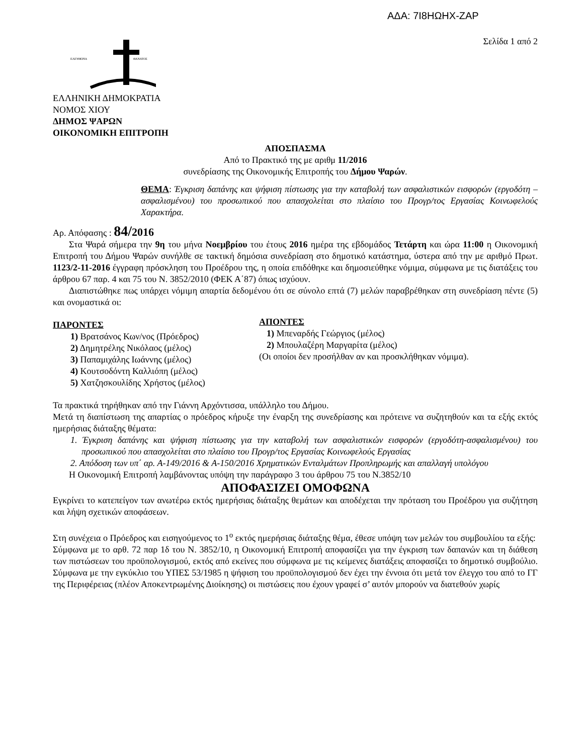ΑΔΑ: 7Ι8ΗΩΗΧ-ΖΑΡ
Σελίδα 1 από 2
ΕΛΕΥΘΕΡΙΑ
ΘΑΝΑΤΟΣ
ΕΛΛΗΝΙΚΗ ΔΗΜΟΚΡΑΤΙΑ
ΝΟΜΟΣ ΧΙΟΥ
ΔΗΜΟΣ ΨΑΡΩΝ
ΟΙΚΟΝΟΜΙΚΗ ΕΠΙΤΡΟΠΗ
ΑΠΟΣΠΑΣΜΑ
Από το Πρακτικό της με αριθμ 11/2016
συνεδρίασης της Οικονομικής Επιτροπής του Δήμου Ψαρών.
ΘΕΜΑ: Έγκριση δαπάνης και ψήφιση πίστωσης για την καταβολή των ασφαλιστικών εισφορών (εργοδότη – ασφαλισμένου) του προσωπικού που απασχολείται στο πλαίσιο του Προγρ/τος Εργασίας Κοινωφελούς Χαρακτήρα.
Αρ. Απόφασης : 84/2016
Στα Ψαρά σήμερα την 9η του μήνα Νοεμβρίου του έτους 2016 ημέρα της εβδομάδος Τετάρτη και ώρα 11:00 η Οικονομική Επιτροπή του Δήμου Ψαρών συνήλθε σε τακτική δημόσια συνεδρίαση στο δημοτικό κατάστημα, ύστερα από την με αριθμό Πρωτ. 1123/2-11-2016 έγγραφη πρόσκληση του Προέδρου της, η οποία επιδόθηκε και δημοσιεύθηκε νόμιμα, σύμφωνα με τις διατάξεις του άρθρου 67 παρ. 4 και 75 του Ν. 3852/2010 (ΦΕΚ Α΄87) όπως ισχύουν.
Διαπιστώθηκε πως υπάρχει νόμιμη απαρτία δεδομένου ότι σε σύνολο επτά (7) μελών παραβρέθηκαν στη συνεδρίαση πέντε (5) και ονομαστικά οι:
ΠΑΡΟΝΤΕΣ
1) Βρατσάνος Κων/νος (Πρόεδρος)
2) Δημητρέλης Νικόλαος (μέλος)
3) Παπαμιχάλης Ιωάννης (μέλος)
4) Κουτσοδόντη Καλλιόπη (μέλος)
5) Χατζησκουλίδης Χρήστος (μέλος)
ΑΠΟΝΤΕΣ
1) Μπεναρδής Γεώργιος (μέλος)
2) Μπουλαζέρη Μαργαρίτα (μέλος)
(Οι οποίοι δεν προσήλθαν αν και προσκλήθηκαν νόμιμα).
Τα πρακτικά τηρήθηκαν από την Γιάννη Αρχόντισσα, υπάλληλο του Δήμου.
Μετά τη διαπίστωση της απαρτίας ο πρόεδρος κήρυξε την έναρξη της συνεδρίασης και πρότεινε να συζητηθούν και τα εξής εκτός ημερήσιας διάταξης θέματα:
1. Έγκριση δαπάνης και ψήφιση πίστωσης για την καταβολή των ασφαλιστικών εισφορών (εργοδότη-ασφαλισμένου) του προσωπικού που απασχολείται στο πλαίσιο του Προγρ/τος Εργασίας Κοινωφελούς Εργασίας
2. Απόδοση των υπ΄ αρ. Α-149/2016 & Α-150/2016 Χρηματικών Ενταλμάτων Προπληρωμής και απαλλαγή υπολόγου
Η Οικονομική Επιτροπή λαμβάνοντας υπόψη την παράγραφο 3 του άρθρου 75 του Ν.3852/10
ΑΠΟΦΑΣΙΖΕΙ ΟΜΟΦΩΝΑ
Εγκρίνει το κατεπείγον των ανωτέρω εκτός ημερήσιας διάταξης θεμάτων και αποδέχεται την πρόταση του Προέδρου για συζήτηση και λήψη σχετικών αποφάσεων.
Στη συνέχεια ο Πρόεδρος και εισηγούμενος το 1<sup>ο</sup> εκτός ημερήσιας διάταξης θέμα, έθεσε υπόψη των μελών του συμβουλίου τα εξής:
Σύμφωνα με το αρθ. 72 παρ 1δ του Ν. 3852/10, η Οικονομική Επιτροπή αποφασίζει για την έγκριση των δαπανών και τη διάθεση των πιστώσεων του προϋπολογισμού, εκτός από εκείνες που σύμφωνα με τις κείμενες διατάξεις αποφασίζει το δημοτικό συμβούλιο. Σύμφωνα με την εγκύκλιο του ΥΠΕΣ 53/1985 η ψήφιση του προϋπολογισμού δεν έχει την έννοια ότι μετά τον έλεγχο του από το ΓΓ της Περιφέρειας (πλέον Αποκεντρωμένης Διοίκησης) οι πιστώσεις που έχουν γραφεί σ’ αυτόν μπορούν να διατεθούν χωρίς